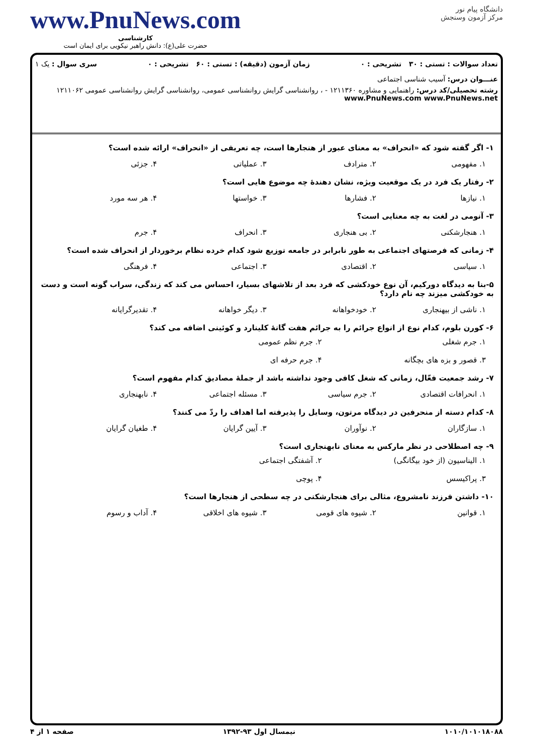دانشگاه پیام نور
مرکز آزمون وسنجش
www.PnuNews.com
کارشناسی
حضرت علی(ع): دانش راهبر نیکویی برای ایمان است
تعداد سوالات : تستی : ۳۰ تشریحی : ۰ زمان آزمون (دقیقه) : تستی : ۶۰ تشریحی : ۰ سری سوال : یک ۱
عنـــوان درس: آسیب شناسی اجتماعی
رشته تحصیلی/کد درس: راهنمایی و مشاوره ۱۲۱۱۳۶۰ - ، روانشناسی گرایش روانشناسی عمومی، روانشناسی گرایش روانشناسی عمومی ۱۲۱۱۰۶۲ www.PnuNews.com www.PnuNews.net
۱- اگر گفته شود که «انحراف» به معنای عبور از هنجارها است، چه تعریفی از «انحراف» ارائه شده است؟
۱. مفهومی ۲. مترادف ۳. عملیاتی ۴. جزئی
۲- رفتار یک فرد در یک موقعیت ویژه، نشان دهندهٔ چه موضوع هایی است؟
۱. نیازها ۲. فشارها ۳. خواستها ۴. هر سه مورد
۳- آنومی در لغت به چه معنایی است؟
۱. هنجارشکنی ۲. بی هنجاری ۳. انحراف ۴. جرم
۴- زمانی که فرصتهای اجتماعی به طور نابرابر در جامعه توزیع شود کدام خرده نظام برخوردار از انحراف شده است؟
۱. سیاسی ۲. اقتصادی ۳. اجتماعی ۴. فرهنگی
۵-بنا به دیدگاه دورکیم، آن نوع خودکشی که فرد بعد از تلاشهای بسیار، احساس می کند که زندگی، سراب گونه است و دست به خودکشی میزند چه نام دارد؟
۱. ناشی از بیهنجاری ۲. خودخواهانه ۳. دیگر خواهانه ۴. تقدیرگرایانه
۶- کورن بلوم، کدام نوع از انواع جرائم را به جرائم هفت گانهٔ کلینارد و کوئینی اضافه می کند؟
۱. جرم شغلی ۲. جرم نظم عمومی ۳. قصور و بزه های بچگانه ۴. جرم حرفه ای
۷- رشد جمعیت فعّال، زمانی که شغل کافی وجود نداشته باشد از جملهٔ مصادیق کدام مفهوم است؟
۱. انحرافات اقتصادی ۲. جرم سیاسی ۳. مسئله اجتماعی ۴. نابهنجاری
۸- کدام دسته از منحرفین در دیدگاه مرتون، وسایل را پذیرفته اما اهداف را ردّ می کنند؟
۱. سازگاران ۲. نوآوران ۳. آیین گرایان ۴. طغیان گرایان
۹- چه اصطلاحی در نظر مارکس به معنای نابهنجاری است؟
۱. الیناسیون (از خود بیگانگی) ۲. آشفتگی اجتماعی ۳. پراکیسس ۴. پوچی
۱۰- داشتن فرزند نامشروع، مثالی برای هنجارشکنی در چه سطحی از هنجارها است؟
۱. قوانین ۲. شیوه های قومی ۳. شیوه های اخلاقی ۴. آداب و رسوم
۱۰۱۰/۱۰۱۰۱۸۰۸۸ نیمسال اول ۹۳-۱۳۹۲ صفحه ۱ از ۴